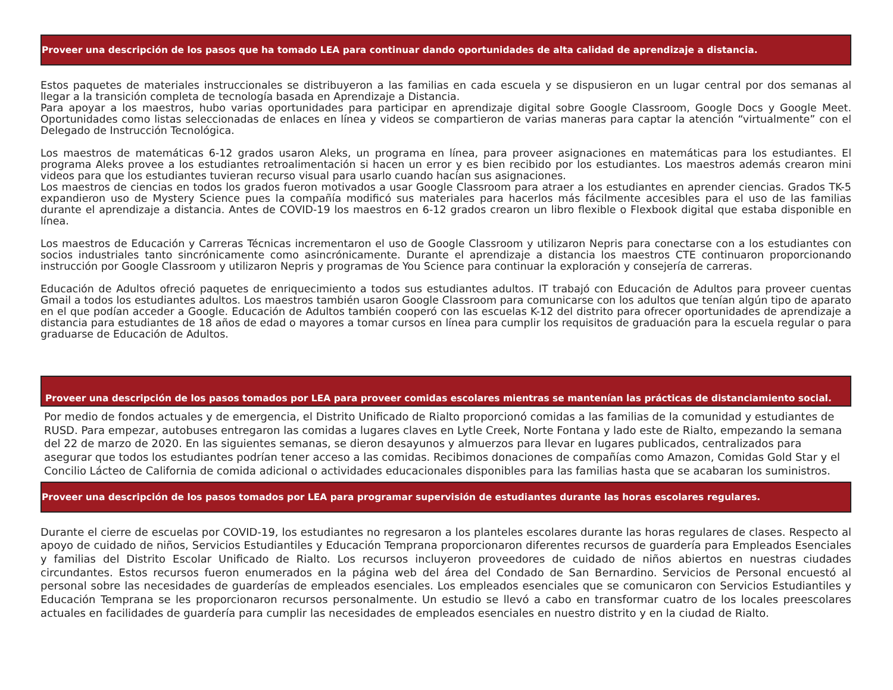Proveer una descripción de los pasos que ha tomado LEA para continuar dando oportunidades de alta calidad de aprendizaje a distancia.
Estos paquetes de materiales instruccionales se distribuyeron a las familias en cada escuela y se dispusieron en un lugar central por dos semanas al llegar a la transición completa de tecnología basada en Aprendizaje a Distancia.
Para apoyar a los maestros, hubo varias oportunidades para participar en aprendizaje digital sobre Google Classroom, Google Docs y Google Meet. Oportunidades como listas seleccionadas de enlaces en línea y videos se compartieron de varias maneras para captar la atención “virtualmente” con el Delegado de Instrucción Tecnológica.
Los maestros de matemáticas 6-12 grados usaron Aleks, un programa en línea, para proveer asignaciones en matemáticas para los estudiantes. El programa Aleks provee a los estudiantes retroalimentación si hacen un error y es bien recibido por los estudiantes. Los maestros además crearon mini videos para que los estudiantes tuvieran recurso visual para usarlo cuando hacían sus asignaciones.
Los maestros de ciencias en todos los grados fueron motivados a usar Google Classroom para atraer a los estudiantes en aprender ciencias. Grados TK-5 expandieron uso de Mystery Science pues la compañía modificó sus materiales para hacerlos más fácilmente accesibles para el uso de las familias durante el aprendizaje a distancia. Antes de COVID-19 los maestros en 6-12 grados crearon un libro flexible o Flexbook digital que estaba disponible en línea.
Los maestros de Educación y Carreras Técnicas incrementaron el uso de Google Classroom y utilizaron Nepris para conectarse con a los estudiantes con socios industriales tanto sincrónicamente como asincrónicamente. Durante el aprendizaje a distancia los maestros CTE continuaron proporcionando instrucción por Google Classroom y utilizaron Nepris y programas de You Science para continuar la exploración y consejería de carreras.
Educación de Adultos ofreció paquetes de enriquecimiento a todos sus estudiantes adultos. IT trabajó con Educación de Adultos para proveer cuentas Gmail a todos los estudiantes adultos. Los maestros también usaron Google Classroom para comunicarse con los adultos que tenían algún tipo de aparato en el que podían acceder a Google. Educación de Adultos también cooperó con las escuelas K-12 del distrito para ofrecer oportunidades de aprendizaje a distancia para estudiantes de 18 años de edad o mayores a tomar cursos en línea para cumplir los requisitos de graduación para la escuela regular o para graduarse de Educación de Adultos.
Proveer una descripción de los pasos tomados por LEA para proveer comidas escolares mientras se mantenían las prácticas de distanciamiento social.
Por medio de fondos actuales y de emergencia, el Distrito Unificado de Rialto proporcionó comidas a las familias de la comunidad y estudiantes de RUSD. Para empezar, autobuses entregaron las comidas a lugares claves en Lytle Creek, Norte Fontana y lado este de Rialto, empezando la semana del 22 de marzo de 2020. En las siguientes semanas, se dieron desayunos y almuerzos para llevar en lugares publicados, centralizados para asegurar que todos los estudiantes podrían tener acceso a las comidas. Recibimos donaciones de compañías como Amazon, Comidas Gold Star y el Concilio Lácteo de California de comida adicional o actividades educacionales disponibles para las familias hasta que se acabaran los suministros.
Proveer una descripción de los pasos tomados por LEA para programar supervisión de estudiantes durante las horas escolares regulares.
Durante el cierre de escuelas por COVID-19, los estudiantes no regresaron a los planteles escolares durante las horas regulares de clases. Respecto al apoyo de cuidado de niños, Servicios Estudiantiles y Educación Temprana proporcionaron diferentes recursos de guardería para Empleados Esenciales y familias del Distrito Escolar Unificado de Rialto. Los recursos incluyeron proveedores de cuidado de niños abiertos en nuestras ciudades circundantes. Estos recursos fueron enumerados en la página web del área del Condado de San Bernardino. Servicios de Personal encuestó al personal sobre las necesidades de guarderías de empleados esenciales. Los empleados esenciales que se comunicaron con Servicios Estudiantiles y Educación Temprana se les proporcionaron recursos personalmente. Un estudio se llevó a cabo en transformar cuatro de los locales preescolares actuales en facilidades de guardería para cumplir las necesidades de empleados esenciales en nuestro distrito y en la ciudad de Rialto.